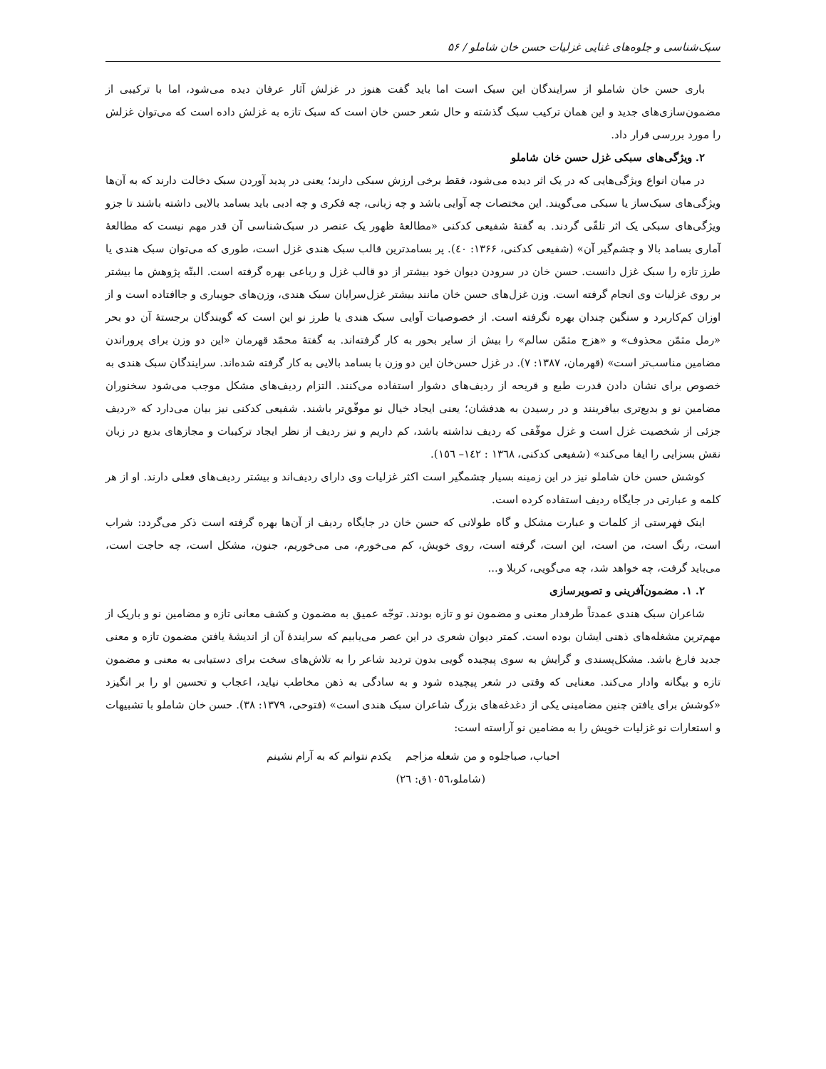سبک‌شناسی و جلوه‌های غنایی غزلیات حسن خان شاملو / ۵۶
باری حسن خان شاملو از سرایندگان این سبک است اما باید گفت هنوز در غزلش آثار عرفان دیده می‌شود، اما با ترکیبی از مضمون‌سازی‌های جدید و این همان ترکیب سبک گذشته و حال شعر حسن خان است که سبک تازه به غزلش داده است که می‌توان غزلش را مورد بررسی قرار داد.
۲. ویژگی‌های سبکی غزل حسن خان شاملو
در میان انواع ویژگی‌هایی که در یک اثر دیده می‌شود، فقط برخی ارزش سبکی دارند؛ یعنی در پدید آوردن سبک دخالت دارند که به آن‌ها ویژگی‌های سبک‌ساز یا سبکی می‌گویند. این مختصات چه آوایی باشد و چه زبانی، چه فکری و چه ادبی باید بسامد بالایی داشته باشند تا جزو ویژگی‌های سبکی یک اثر تلقّی گردند. به گفتۀ شفیعی کدکنی «مطالعۀ ظهور یک عنصر در سبک‌شناسی آن قدر مهم نیست که مطالعۀ آماری بسامد بالا و چشم‌گیر آن» (شفیعی کدکنی، ۱۳۶۶: ٤٠). پر بسامدترین قالب سبک هندی غزل است، طوری که می‌توان سبک هندی یا طرز تازه را سبک غزل دانست. حسن خان در سرودن دیوان خود بیشتر از دو قالب غزل و رباعی بهره گرفته است. البتّه پژوهش ما بیشتر بر روی غزلیات وی انجام گرفته است. وزن غزل‌های حسن خان مانند بیشتر غزل‌سرایان سبک هندی، وزن‌های جویباری و جاافتاده است و از اوزان کم‌کاربرد و سنگین چندان بهره نگرفته است. از خصوصیات آوایی سبک هندی یا طرز نو این است که گویندگان برجستۀ آن دو بحر «رمل مثمّن محذوف» و «هزج مثمّن سالم» را بیش از سایر بحور به کار گرفته‌اند. به گفتۀ محمّد قهرمان «این دو وزن برای پروراندن مضامین مناسب‌تر است» (قهرمان، ۱۳۸۷: ۷). در غزل حسن‌خان این دو وزن با بسامد بالایی به کار گرفته شده‌اند. سرایندگان سبک هندی به خصوص برای نشان دادن قدرت طبع و قریحه از ردیف‌های دشوار استفاده می‌کنند. التزام ردیف‌های مشکل موجب می‌شود سخنوران مضامین نو و بدیع‌تری بیافرینند و در رسیدن به هدفشان؛ یعنی ایجاد خیال نو موفّق‌تر باشند. شفیعی کدکنی نیز بیان می‌دارد که «ردیف جزئی از شخصیت غزل است و غزل موفّقی که ردیف نداشته باشد، کم داریم و نیز ردیف از نظر ایجاد ترکیبات و مجازهای بدیع در زبان نقش بسزایی را ایفا می‌کند» (شفیعی کدکنی، ۱۳٦۸ : ۱٤۲– ۱٥٦).
کوشش حسن خان شاملو نیز در این زمینه بسیار چشمگیر است اکثر غزلیات وی دارای ردیف‌اند و بیشتر ردیف‌های فعلی دارند. او از هر کلمه و عبارتی در جایگاه ردیف استفاده کرده است.
اینک فهرستی از کلمات و عبارت مشکل و گاه طولانی که حسن خان در جایگاه ردیف از آن‌ها بهره گرفته است ذکر می‌گردد: شراب است، رنگ است، من است، این است، گرفته است، روی خویش، کم می‌خورم، می می‌خوریم، جنون، مشکل است، چه حاجت است، می‌باید گرفت، چه خواهد شد، چه می‌گویی، کربلا و...
۲. ۱. مضمون‌آفرینی و تصویرسازی
شاعران سبک هندی عمدتاً طرفدار معنی و مضمون نو و تازه بودند. توجّه عمیق به مضمون و کشف معانی تازه و مضامین نو و باریک از مهم‌ترین مشغله‌های ذهنی ایشان بوده است. کمتر دیوان شعری در این عصر می‌یابیم که سرایندۀ آن از اندیشۀ یافتن مضمون تازه و معنی جدید فارغ باشد. مشکل‌پسندی و گرایش به سوی پیچیده گویی بدون تردید شاعر را به تلاش‌های سخت برای دستیابی به معنی و مضمون تازه و بیگانه وادار می‌کند. معنایی که وقتی در شعر پیچیده شود و به سادگی به ذهن مخاطب نیاید، اعجاب و تحسین او را بر انگیزد «کوشش برای یافتن چنین مضامینی یکی از دغدغه‌های بزرگ شاعران سبک هندی است» (فتوحی، ۱۳۷۹: ۳۸). حسن خان شاملو با تشبیهات و استعارات نو غزلیات خویش را به مضامین نو آراسته است:
احباب، صباجلوه و من شعله مزاجم یکدم نتوانم که به آرام نشینم
(شاملو،۱۰٥٦ق: ۲٦)